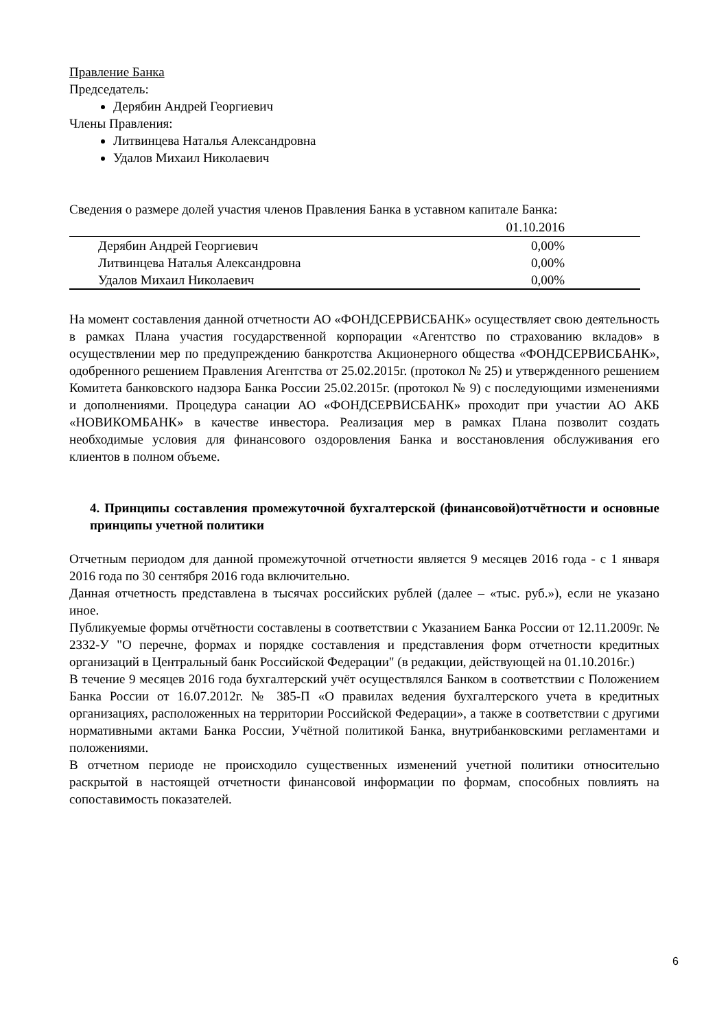Правление Банка
Председатель:
Дерябин Андрей Георгиевич
Члены Правления:
Литвинцева Наталья Александровна
Удалов Михаил Николаевич
Сведения о размере долей участия членов Правления Банка в уставном капитале Банка:
| | 01.10.2016 |
| --- | --- |
| Дерябин Андрей Георгиевич | 0,00% |
| Литвинцева Наталья Александровна | 0,00% |
| Удалов Михаил Николаевич | 0,00% |
На момент составления данной отчетности АО «ФОНДСЕРВИСБАНК» осуществляет свою деятельность в рамках Плана участия государственной корпорации «Агентство по страхованию вкладов» в осуществлении мер по предупреждению банкротства Акционерного общества «ФОНДСЕРВИСБАНК», одобренного решением Правления Агентства от 25.02.2015г. (протокол № 25) и утвержденного решением Комитета банковского надзора Банка России 25.02.2015г. (протокол № 9) с последующими изменениями и дополнениями. Процедура санации АО «ФОНДСЕРВИСБАНК» проходит при участии АО АКБ «НОВИКОМБАНК» в качестве инвестора. Реализация мер в рамках Плана позволит создать необходимые условия для финансового оздоровления Банка и восстановления обслуживания его клиентов в полном объеме.
4. Принципы составления промежуточной бухгалтерской (финансовой)отчётности и основные принципы учетной политики
Отчетным периодом для данной промежуточной отчетности является 9 месяцев 2016 года - с 1 января 2016 года по 30 сентября 2016 года включительно.
Данная отчетность представлена в тысячах российских рублей (далее – «тыс. руб.»), если не указано иное.
Публикуемые формы отчётности составлены в соответствии с Указанием Банка России от 12.11.2009г. № 2332-У "О перечне, формах и порядке составления и представления форм отчетности кредитных организаций в Центральный банк Российской Федерации" (в редакции, действующей на 01.10.2016г.)
В течение 9 месяцев 2016 года бухгалтерский учёт осуществлялся Банком в соответствии с Положением Банка России от 16.07.2012г. № 385-П «О правилах ведения бухгалтерского учета в кредитных организациях, расположенных на территории Российской Федерации», а также в соответствии с другими нормативными актами Банка России, Учётной политикой Банка, внутрибанковскими регламентами и положениями.
В отчетном периоде не происходило существенных изменений учетной политики относительно раскрытой в настоящей отчетности финансовой информации по формам, способных повлиять на сопоставимость показателей.
6